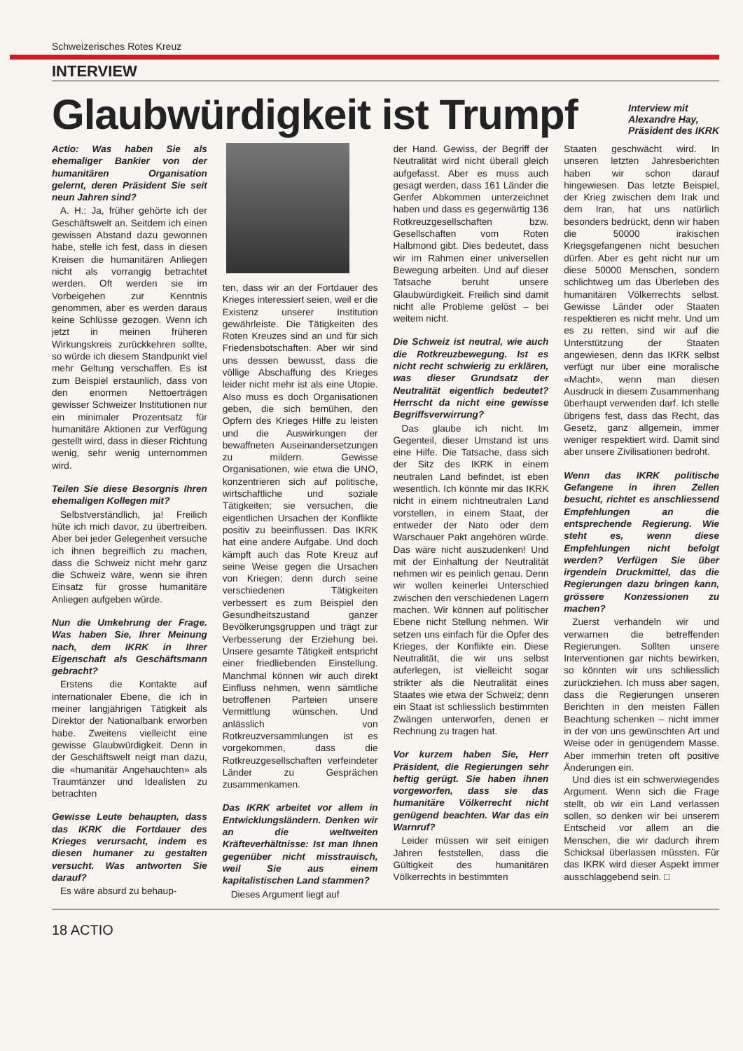Schweizerisches Rotes Kreuz
INTERVIEW
Glaubwürdigkeit ist Trumpf
Interview mit
Alexandre Hay,
Präsident des IKRK
Actio: Was haben Sie als ehemaliger Bankier von der humanitären Organisation gelernt, deren Präsident Sie seit neun Jahren sind?
A. H.: Ja, früher gehörte ich der Geschäftswelt an. Seitdem ich einen gewissen Abstand dazu gewonnen habe, stelle ich fest, dass in diesen Kreisen die humanitären Anliegen nicht als vorrangig betrachtet werden. Oft werden sie im Vorbeigehen zur Kenntnis genommen, aber es werden daraus keine Schlüsse gezogen. Wenn ich jetzt in meinen früheren Wirkungskreis zurückkehren sollte, so würde ich diesem Standpunkt viel mehr Geltung verschaffen. Es ist zum Beispiel erstaunlich, dass von den enormen Nettoerträgen gewisser Schweizer Institutionen nur ein minimaler Prozentsatz für humanitäre Aktionen zur Verfügung gestellt wird, dass in dieser Richtung wenig, sehr wenig unternommen wird.
Teilen Sie diese Besorgnis Ihren ehemaligen Kollegen mit?
Selbstverständlich, ja! Freilich hüte ich mich davor, zu übertreiben. Aber bei jeder Gelegenheit versuche ich ihnen begreiflich zu machen, dass die Schweiz nicht mehr ganz die Schweiz wäre, wenn sie ihren Einsatz für grosse humanitäre Anliegen aufgeben würde.
Nun die Umkehrung der Frage. Was haben Sie, Ihrer Meinung nach, dem IKRK in Ihrer Eigenschaft als Geschäftsmann gebracht?
Erstens die Kontakte auf internationaler Ebene, die ich in meiner langjährigen Tätigkeit als Direktor der Nationalbank erworben habe. Zweitens vielleicht eine gewisse Glaubwürdigkeit. Denn in der Geschäftswelt neigt man dazu, die «humanitär Angehauchten» als Traumtänzer und Idealisten zu betrachten
Gewisse Leute behaupten, dass das IKRK die Fortdauer des Krieges verursacht, indem es diesen humaner zu gestalten versucht. Was antworten Sie darauf?
Es wäre absurd zu behaup-
ten, dass wir an der Fortdauer des Krieges interessiert seien, weil er die Existenz unserer Institution gewährleiste. Die Tätigkeiten des Roten Kreuzes sind an und für sich Friedensbotschaften. Aber wir sind uns dessen bewusst, dass die völlige Abschaffung des Krieges leider nicht mehr ist als eine Utopie. Also muss es doch Organisationen geben, die sich bemühen, den Opfern des Krieges Hilfe zu leisten und die Auswirkungen der bewaffneten Auseinandersetzungen zu mildern. Gewisse Organisationen, wie etwa die UNO, konzentrieren sich auf politische, wirtschaftliche und soziale Tätigkeiten; sie versuchen, die eigentlichen Ursachen der Konflikte positiv zu beeinflussen. Das IKRK hat eine andere Aufgabe. Und doch kämpft auch das Rote Kreuz auf seine Weise gegen die Ursachen von Kriegen; denn durch seine verschiedenen Tätigkeiten verbessert es zum Beispiel den Gesundheitszustand ganzer Bevölkerungsgruppen und trägt zur Verbesserung der Erziehung bei. Unsere gesamte Tätigkeit entspricht einer friedliebenden Einstellung. Manchmal können wir auch direkt Einfluss nehmen, wenn sämtliche betroffenen Parteien unsere Vermittlung wünschen. Und anlässlich von Rotkreuzversammlungen ist es vorgekommen, dass die Rotkreuzgesellschaften verfeindeter Länder zu Gesprächen zusammenkamen.
Das IKRK arbeitet vor allem in Entwicklungsländern. Denken wir an die weltweiten Kräfteverhältnisse: Ist man Ihnen gegenüber nicht misstrauisch, weil Sie aus einem kapitalistischen Land stammen?
Dieses Argument liegt auf
der Hand. Gewiss, der Begriff der Neutralität wird nicht überall gleich aufgefasst. Aber es muss auch gesagt werden, dass 161 Länder die Genfer Abkommen unterzeichnet haben und dass es gegenwärtig 136 Rotkreuzgesellschaften bzw. Gesellschaften vom Roten Halbmond gibt. Dies bedeutet, dass wir im Rahmen einer universellen Bewegung arbeiten. Und auf dieser Tatsache beruht unsere Glaubwürdigkeit. Freilich sind damit nicht alle Probleme gelöst – bei weitem nicht.
Die Schweiz ist neutral, wie auch die Rotkreuzbewegung. Ist es nicht recht schwierig zu erklären, was dieser Grundsatz der Neutralität eigentlich bedeutet? Herrscht da nicht eine gewisse Begriffsverwirrung?
Das glaube ich nicht. Im Gegenteil, dieser Umstand ist uns eine Hilfe. Die Tatsache, dass sich der Sitz des IKRK in einem neutralen Land befindet, ist eben wesentlich. Ich könnte mir das IKRK nicht in einem nichtneutralen Land vorstellen, in einem Staat, der entweder der Nato oder dem Warschauer Pakt angehören würde. Das wäre nicht auszudenken! Und mit der Einhaltung der Neutralität nehmen wir es peinlich genau. Denn wir wollen keinerlei Unterschied zwischen den verschiedenen Lagern machen. Wir können auf politischer Ebene nicht Stellung nehmen. Wir setzen uns einfach für die Opfer des Krieges, der Konflikte ein. Diese Neutralität, die wir uns selbst auferlegen, ist vielleicht sogar strikter als die Neutralität eines Staates wie etwa der Schweiz; denn ein Staat ist schliesslich bestimmten Zwängen unterworfen, denen er Rechnung zu tragen hat.
Vor kurzem haben Sie, Herr Präsident, die Regierungen sehr heftig gerügt. Sie haben ihnen vorgeworfen, dass sie das humanitäre Völkerrecht nicht genügend beachten. War das ein Warnruf?
Leider müssen wir seit einigen Jahren feststellen, dass die Gültigkeit des humanitären Völkerrechts in bestimmten
Staaten geschwächt wird. In unseren letzten Jahresberichten haben wir schon darauf hingewiesen. Das letzte Beispiel, der Krieg zwischen dem Irak und dem Iran, hat uns natürlich besonders bedrückt, denn wir haben die 50000 irakischen Kriegsgefangenen nicht besuchen dürfen. Aber es geht nicht nur um diese 50000 Menschen, sondern schlichtweg um das Überleben des humanitären Völkerrechts selbst. Gewisse Länder oder Staaten respektieren es nicht mehr. Und um es zu retten, sind wir auf die Unterstützung der Staaten angewiesen, denn das IKRK selbst verfügt nur über eine moralische «Macht», wenn man diesen Ausdruck in diesem Zusammenhang überhaupt verwenden darf. Ich stelle übrigens fest, dass das Recht, das Gesetz, ganz allgemein, immer weniger respektiert wird. Damit sind aber unsere Zivilisationen bedroht.
Wenn das IKRK politische Gefangene in ihren Zellen besucht, richtet es anschliessend Empfehlungen an die entsprechende Regierung. Wie steht es, wenn diese Empfehlungen nicht befolgt werden? Verfügen Sie über irgendein Druckmittel, das die Regierungen dazu bringen kann, grössere Konzessionen zu machen?
Zuerst verhandeln wir und verwarnen die betreffenden Regierungen. Sollten unsere Interventionen gar nichts bewirken, so könnten wir uns schliesslich zurückziehen. Ich muss aber sagen, dass die Regierungen unseren Berichten in den meisten Fällen Beachtung schenken – nicht immer in der von uns gewünschten Art und Weise oder in genügendem Masse. Aber immerhin treten oft positive Änderungen ein.
Und dies ist ein schwerwiegendes Argument. Wenn sich die Frage stellt, ob wir ein Land verlassen sollen, so denken wir bei unserem Entscheid vor allem an die Menschen, die wir dadurch ihrem Schicksal überlassen müssten. Für das IKRK wird dieser Aspekt immer ausschlaggebend sein. □
18 ACTIO